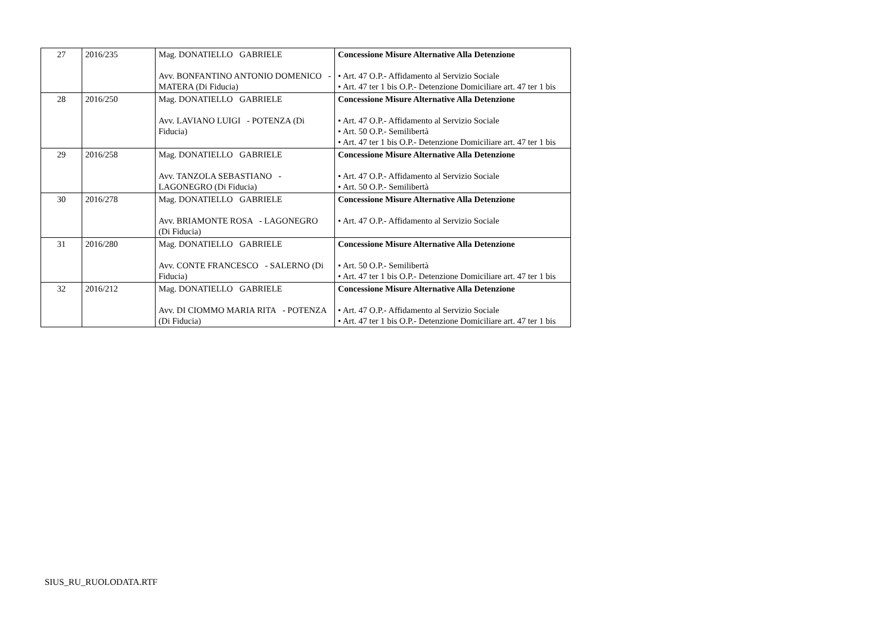| 27 | 2016/235 | Mag. DONATIELLO GABRIELE Avv. BONFANTINO ANTONIO DOMENICO - MATERA (Di Fiducia) | Concessione Misure Alternative Alla Detenzione • Art. 47 O.P.- Affidamento al Servizio Sociale • Art. 47 ter 1 bis O.P.- Detenzione Domiciliare art. 47 ter 1 bis |
| 28 | 2016/250 | Mag. DONATIELLO GABRIELE Avv. LAVIANO LUIGI - POTENZA (Di Fiducia) | Concessione Misure Alternative Alla Detenzione • Art. 47 O.P.- Affidamento al Servizio Sociale • Art. 50 O.P.- Semilibertà • Art. 47 ter 1 bis O.P.- Detenzione Domiciliare art. 47 ter 1 bis |
| 29 | 2016/258 | Mag. DONATIELLO GABRIELE Avv. TANZOLA SEBASTIANO - LAGONEGRO (Di Fiducia) | Concessione Misure Alternative Alla Detenzione • Art. 47 O.P.- Affidamento al Servizio Sociale • Art. 50 O.P.- Semilibertà |
| 30 | 2016/278 | Mag. DONATIELLO GABRIELE Avv. BRIAMONTE ROSA - LAGONEGRO (Di Fiducia) | Concessione Misure Alternative Alla Detenzione • Art. 47 O.P.- Affidamento al Servizio Sociale |
| 31 | 2016/280 | Mag. DONATIELLO GABRIELE Avv. CONTE FRANCESCO - SALERNO (Di Fiducia) | Concessione Misure Alternative Alla Detenzione • Art. 50 O.P.- Semilibertà • Art. 47 ter 1 bis O.P.- Detenzione Domiciliare art. 47 ter 1 bis |
| 32 | 2016/212 | Mag. DONATIELLO GABRIELE Avv. DI CIOMMO MARIA RITA - POTENZA (Di Fiducia) | Concessione Misure Alternative Alla Detenzione • Art. 47 O.P.- Affidamento al Servizio Sociale • Art. 47 ter 1 bis O.P.- Detenzione Domiciliare art. 47 ter 1 bis |
SIUS_RU_RUOLODATA.RTF